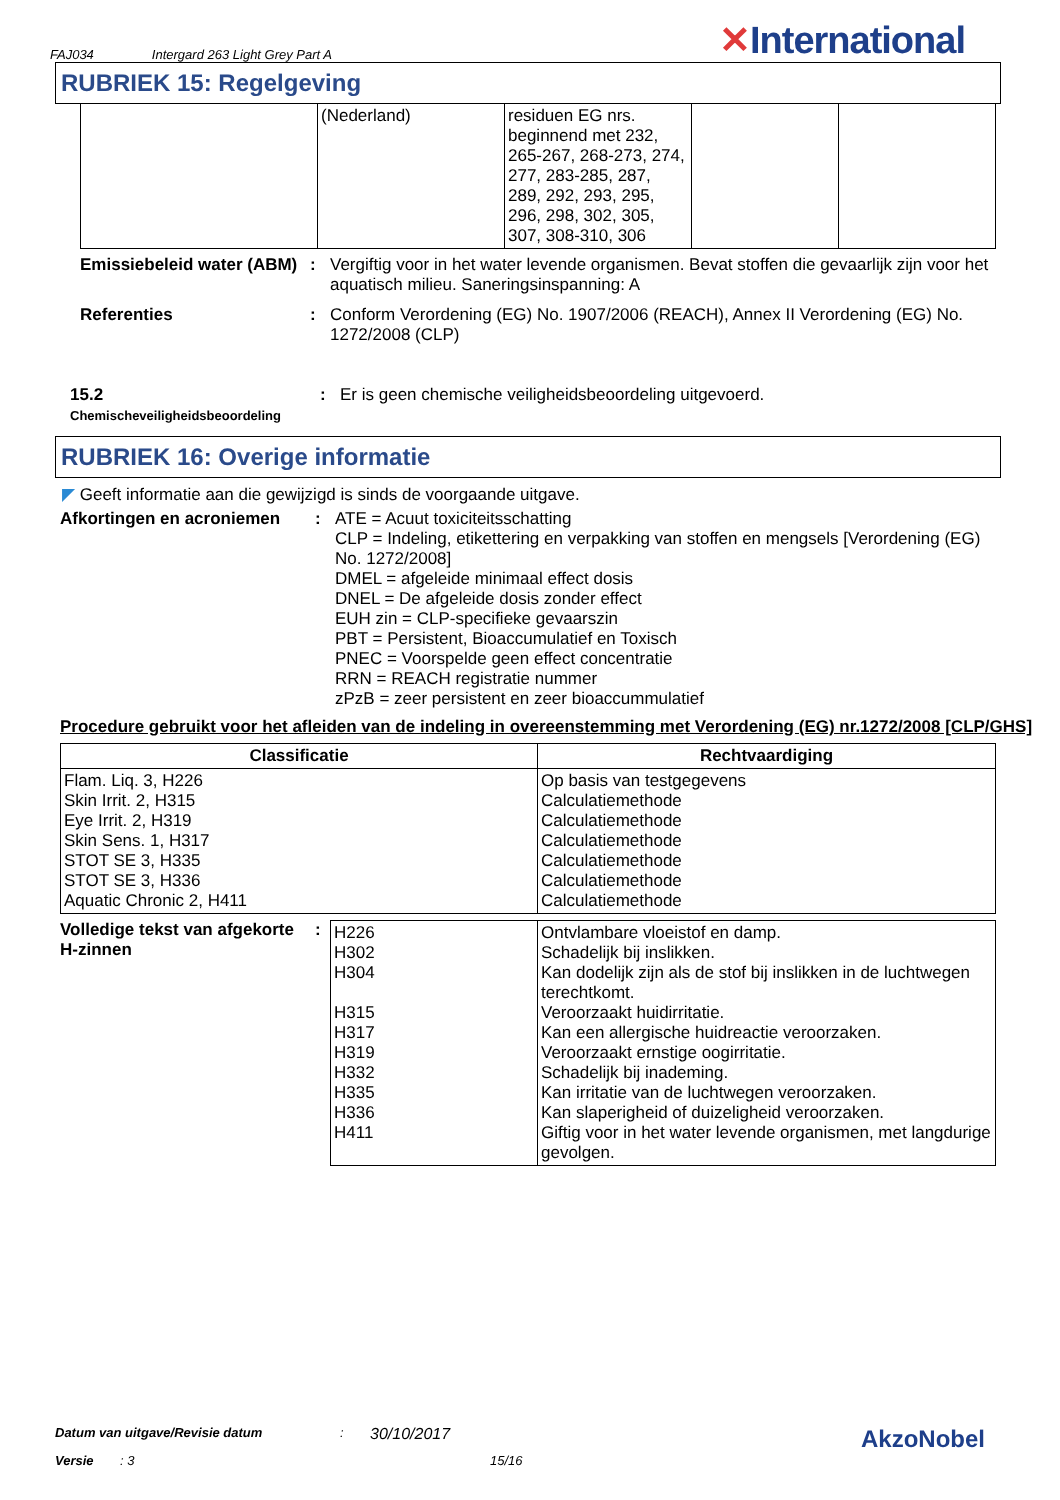FAJ034 Intergard 263 Light Grey Part A
✕International
RUBRIEK 15: Regelgeving
| | (Nederland) | residuen EG nrs. beginnend met 232, 265-267, 268-273, 274, 277, 283-285, 287, 289, 292, 293, 295, 296, 298, 302, 305, 307, 308-310, 306 | | |
Emissiebeleid water (ABM)
: Vergiftig voor in het water levende organismen. Bevat stoffen die gevaarlijk zijn voor het aquatisch milieu. Saneringsinspanning: A
Referenties : Conform Verordening (EG) No. 1907/2006 (REACH), Annex II Verordening (EG) No. 1272/2008 (CLP)
15.2
Chemischeveiligheidsbeoordeling
: Er is geen chemische veiligheidsbeoordeling uitgevoerd.
RUBRIEK 16: Overige informatie
◤ Geeft informatie aan die gewijzigd is sinds de voorgaande uitgave.
Afkortingen en acroniemen : ATE = Acuut toxiciteitsschatting
CLP = Indeling, etikettering en verpakking van stoffen en mengsels [Verordening (EG) No. 1272/2008]
DMEL = afgeleide minimaal effect dosis
DNEL = De afgeleide dosis zonder effect
EUH zin = CLP-specifieke gevaarszin
PBT = Persistent, Bioaccumulatief en Toxisch
PNEC = Voorspelde geen effect concentratie
RRN = REACH registratie nummer
zPzB = zeer persistent en zeer bioaccummulatief
Procedure gebruikt voor het afleiden van de indeling in overeenstemming met Verordening (EG) nr.1272/2008 [CLP/GHS]
| Classificatie | Rechtvaardiging |
| --- | --- |
| Flam. Liq. 3, H226 Skin Irrit. 2, H315 Eye Irrit. 2, H319 Skin Sens. 1, H317 STOT SE 3, H335 STOT SE 3, H336 Aquatic Chronic 2, H411 | Op basis van testgegevens Calculatiemethode Calculatiemethode Calculatiemethode Calculatiemethode Calculatiemethode Calculatiemethode |
Volledige tekst van afgekorte H-zinnen
:
| H226 H302 H304 H315 H317 H319 H332 H335 H336 H411 | Ontvlambare vloeistof en damp. Schadelijk bij inslikken. Kan dodelijk zijn als de stof bij inslikken in de luchtwegen terechtkomt. Veroorzaakt huidirritatie. Kan een allergische huidreactie veroorzaken. Veroorzaakt ernstige oogirritatie. Schadelijk bij inademing. Kan irritatie van de luchtwegen veroorzaken. Kan slaperigheid of duizeligheid veroorzaken. Giftig voor in het water levende organismen, met langdurige gevolgen. |
Datum van uitgave/Revisie datum: 30/10/2017 AkzoNobel
Versie: 3 15/16